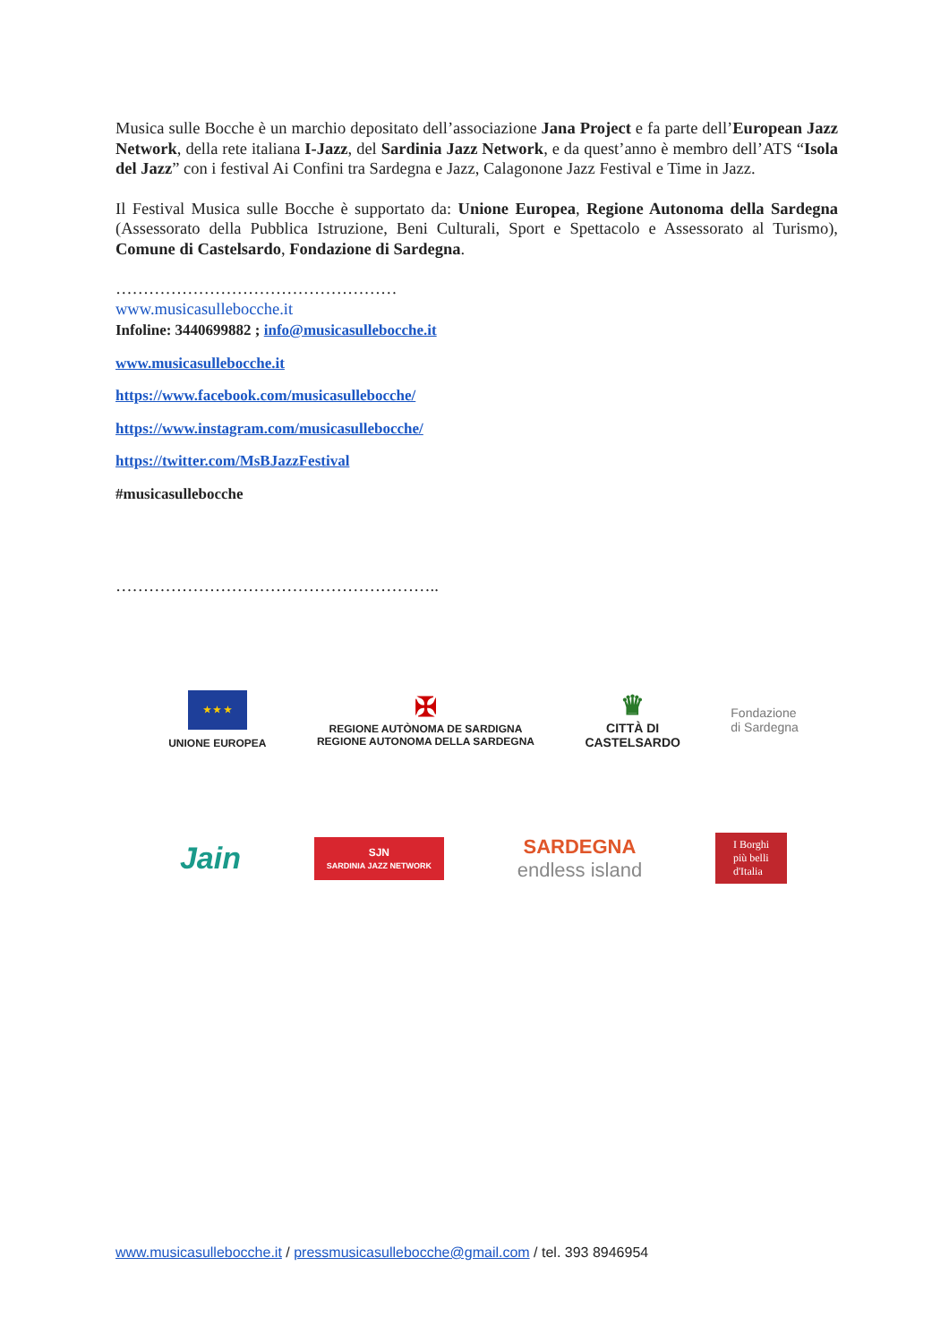Musica sulle Bocche è un marchio depositato dell’associazione Jana Project e fa parte dell’European Jazz Network, della rete italiana I-Jazz, del Sardinia Jazz Network, e da quest’anno è membro dell’ATS “Isola del Jazz” con i festival Ai Confini tra Sardegna e Jazz, Calagonone Jazz Festival e Time in Jazz.
Il Festival Musica sulle Bocche è supportato da: Unione Europea, Regione Autonoma della Sardegna (Assessorato della Pubblica Istruzione, Beni Culturali, Sport e Spettacolo e Assessorato al Turismo), Comune di Castelsardo, Fondazione di Sardegna.
……………………………………………
www.musicasullebocche.it
Infoline: 3440699882 ; info@musicasullebocche.it
www.musicasullebocche.it
https://www.facebook.com/musicasullebocche/
https://www.instagram.com/musicasullebocche/
https://twitter.com/MsBJazzFestival
#musicasullebocche
…………………………………………………..
★ ★ ★
UNIONE EUROPEA
✠
REGIONE AUTÒNOMA DE SARDIGNA
REGIONE AUTONOMA DELLA SARDEGNA
♛
CITTÀ DI
CASTELSARDO
Fondazione
di Sardegna
Jain
SJN
SARDINIA JAZZ NETWORK
SARDEGNA
endless island
I Borghi
più belli
d'Italia
www.musicasullebocche.it / pressmusicasullebocche@gmail.com / tel. 393 8946954